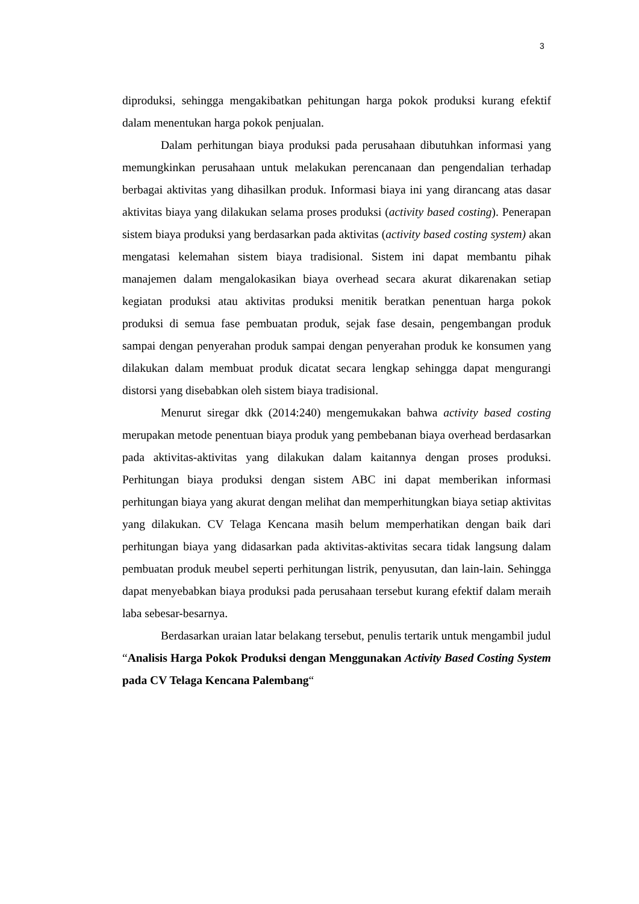3
diproduksi, sehingga mengakibatkan pehitungan harga pokok produksi kurang efektif dalam menentukan harga pokok penjualan.
Dalam perhitungan biaya produksi pada perusahaan dibutuhkan informasi yang memungkinkan perusahaan untuk melakukan perencanaan dan pengendalian terhadap berbagai aktivitas yang dihasilkan produk. Informasi biaya ini yang dirancang atas dasar aktivitas biaya yang dilakukan selama proses produksi (activity based costing). Penerapan sistem biaya produksi yang berdasarkan pada aktivitas (activity based costing system) akan mengatasi kelemahan sistem biaya tradisional. Sistem ini dapat membantu pihak manajemen dalam mengalokasikan biaya overhead secara akurat dikarenakan setiap kegiatan produksi atau aktivitas produksi menitik beratkan penentuan harga pokok produksi di semua fase pembuatan produk, sejak fase desain, pengembangan produk sampai dengan penyerahan produk sampai dengan penyerahan produk ke konsumen yang dilakukan dalam membuat produk dicatat secara lengkap sehingga dapat mengurangi distorsi yang disebabkan oleh sistem biaya tradisional.
Menurut siregar dkk (2014:240) mengemukakan bahwa activity based costing merupakan metode penentuan biaya produk yang pembebanan biaya overhead berdasarkan pada aktivitas-aktivitas yang dilakukan dalam kaitannya dengan proses produksi. Perhitungan biaya produksi dengan sistem ABC ini dapat memberikan informasi perhitungan biaya yang akurat dengan melihat dan memperhitungkan biaya setiap aktivitas yang dilakukan. CV Telaga Kencana masih belum memperhatikan dengan baik dari perhitungan biaya yang didasarkan pada aktivitas-aktivitas secara tidak langsung dalam pembuatan produk meubel seperti perhitungan listrik, penyusutan, dan lain-lain. Sehingga dapat menyebabkan biaya produksi pada perusahaan tersebut kurang efektif dalam meraih laba sebesar-besarnya.
Berdasarkan uraian latar belakang tersebut, penulis tertarik untuk mengambil judul “Analisis Harga Pokok Produksi dengan Menggunakan Activity Based Costing System pada CV Telaga Kencana Palembang“